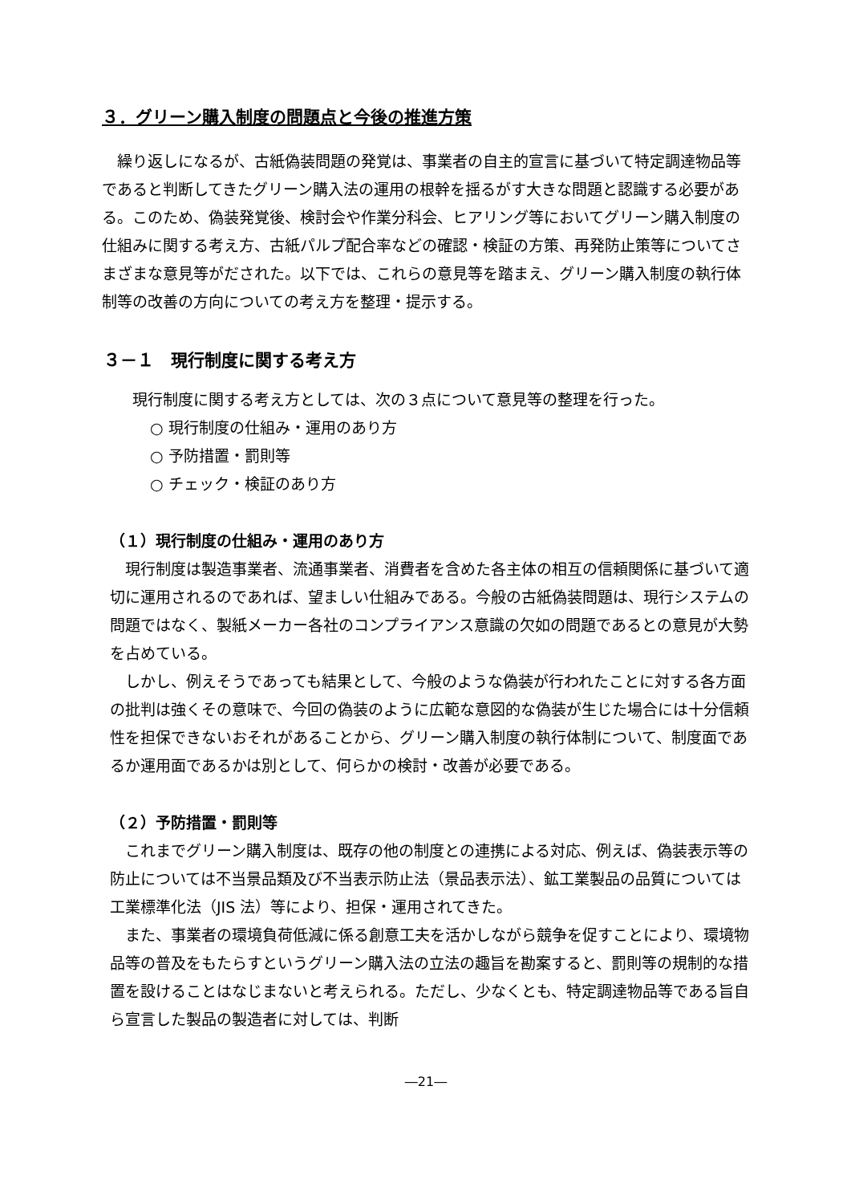３．グリーン購入制度の問題点と今後の推進方策
繰り返しになるが、古紙偽装問題の発覚は、事業者の自主的宣言に基づいて特定調達物品等であると判断してきたグリーン購入法の運用の根幹を揺るがす大きな問題と認識する必要がある。このため、偽装発覚後、検討会や作業分科会、ヒアリング等においてグリーン購入制度の仕組みに関する考え方、古紙パルプ配合率などの確認・検証の方策、再発防止策等についてさまざまな意見等がだされた。以下では、これらの意見等を踏まえ、グリーン購入制度の執行体制等の改善の方向についての考え方を整理・提示する。
３－１　現行制度に関する考え方
現行制度に関する考え方としては、次の３点について意見等の整理を行った。
○ 現行制度の仕組み・運用のあり方
○ 予防措置・罰則等
○ チェック・検証のあり方
（１）現行制度の仕組み・運用のあり方
現行制度は製造事業者、流通事業者、消費者を含めた各主体の相互の信頼関係に基づいて適切に運用されるのであれば、望ましい仕組みである。今般の古紙偽装問題は、現行システムの問題ではなく、製紙メーカー各社のコンプライアンス意識の欠如の問題であるとの意見が大勢を占めている。
しかし、例えそうであっても結果として、今般のような偽装が行われたことに対する各方面の批判は強くその意味で、今回の偽装のように広範な意図的な偽装が生じた場合には十分信頼性を担保できないおそれがあることから、グリーン購入制度の執行体制について、制度面であるか運用面であるかは別として、何らかの検討・改善が必要である。
（２）予防措置・罰則等
これまでグリーン購入制度は、既存の他の制度との連携による対応、例えば、偽装表示等の防止については不当景品類及び不当表示防止法（景品表示法）、鉱工業製品の品質については工業標準化法（JIS 法）等により、担保・運用されてきた。
また、事業者の環境負荷低減に係る創意工夫を活かしながら競争を促すことにより、環境物品等の普及をもたらすというグリーン購入法の立法の趣旨を勘案すると、罰則等の規制的な措置を設けることはなじまないと考えられる。ただし、少なくとも、特定調達物品等である旨自ら宣言した製品の製造者に対しては、判断
―21―